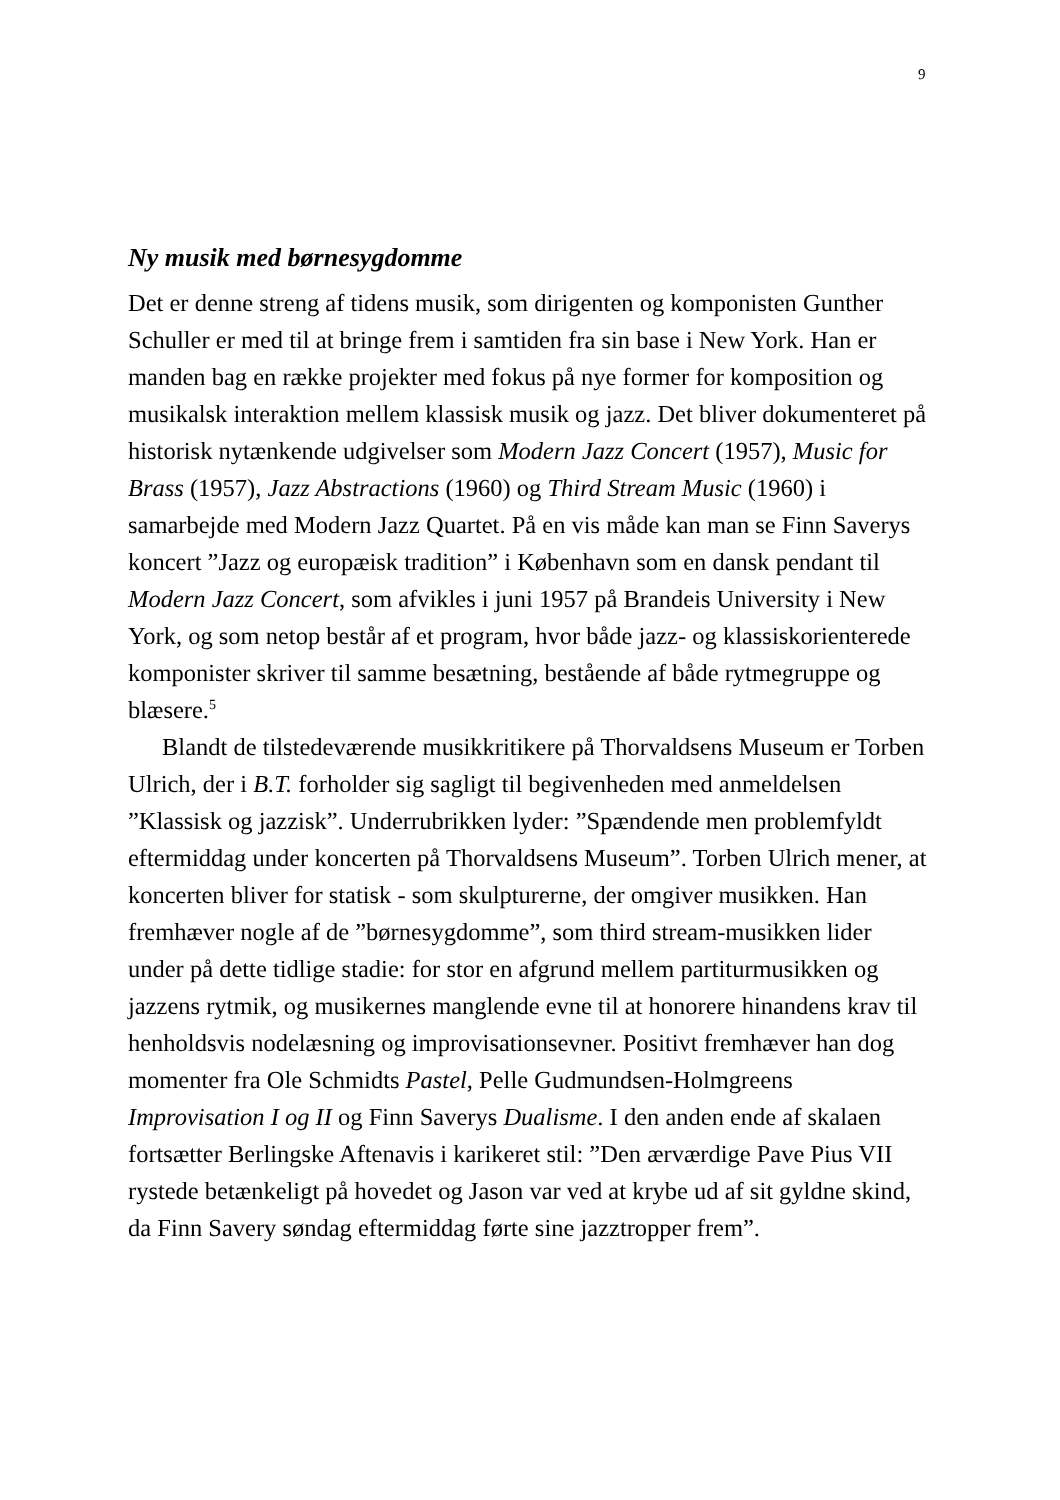9
Ny musik med børnesygdomme
Det er denne streng af tidens musik, som dirigenten og komponisten Gunther Schuller er med til at bringe frem i samtiden fra sin base i New York. Han er manden bag en række projekter med fokus på nye former for komposition og musikalsk interaktion mellem klassisk musik og jazz. Det bliver dokumenteret på historisk nytænkende udgivelser som Modern Jazz Concert (1957), Music for Brass (1957), Jazz Abstractions (1960) og Third Stream Music (1960) i samarbejde med Modern Jazz Quartet. På en vis måde kan man se Finn Saverys koncert ”Jazz og europæisk tradition” i København som en dansk pendant til Modern Jazz Concert, som afvikles i juni 1957 på Brandeis University i New York, og som netop består af et program, hvor både jazz- og klassiskorienterede komponister skriver til samme besætning, bestående af både rytmegruppe og blæsere.<sup>5</sup>
Blandt de tilstedeværende musikkritikere på Thorvaldsens Museum er Torben Ulrich, der i B.T. forholder sig sagligt til begivenheden med anmeldelsen ”Klassisk og jazzisk”. Underrubrikken lyder: ”Spændende men problemfyldt eftermiddag under koncerten på Thorvaldsens Museum”. Torben Ulrich mener, at koncerten bliver for statisk - som skulpturerne, der omgiver musikken. Han fremhæver nogle af de ”børnesygdomme”, som third stream-musikken lider under på dette tidlige stadie: for stor en afgrund mellem partiturmusikken og jazzens rytmik, og musikernes manglende evne til at honorere hinandens krav til henholdsvis nodelæsning og improvisationsevner. Positivt fremhæver han dog momenter fra Ole Schmidts Pastel, Pelle Gudmundsen-Holmgreens Improvisation I og II og Finn Saverys Dualisme. I den anden ende af skalaen fortsætter Berlingske Aftenavis i karikeret stil: ”Den ærværdige Pave Pius VII rystede betænkeligt på hovedet og Jason var ved at krybe ud af sit gyldne skind, da Finn Savery søndag eftermiddag førte sine jazztropper frem”.